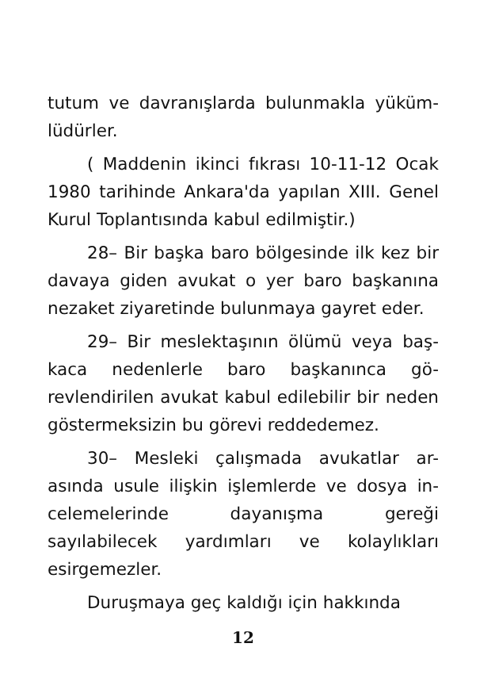tutum ve davranışlarda bulunmakla yüküm-lüdürler.
( Maddenin ikinci fıkrası 10-11-12 Ocak 1980 tarihinde Ankara'da yapılan XIII. Genel Kurul Toplantısında kabul edilmiştir.)
28– Bir başka baro bölgesinde ilk kez bir davaya giden avukat o yer baro başkanına nezaket ziyaretinde bulunmaya gayret eder.
29– Bir meslektaşının ölümü veya baş-kaca nedenlerle baro başkanınca gö-revlendirilen avukat kabul edilebilir bir neden göstermeksizin bu görevi reddedemez.
30– Mesleki çalışmada avukatlar ar-asında usule ilişkin işlemlerde ve dosya in-celemelerinde dayanışma gereği sayılabilecek yardımları ve kolaylıkları esirgemezler.
Duruşmaya geç kaldığı için hakkında
12